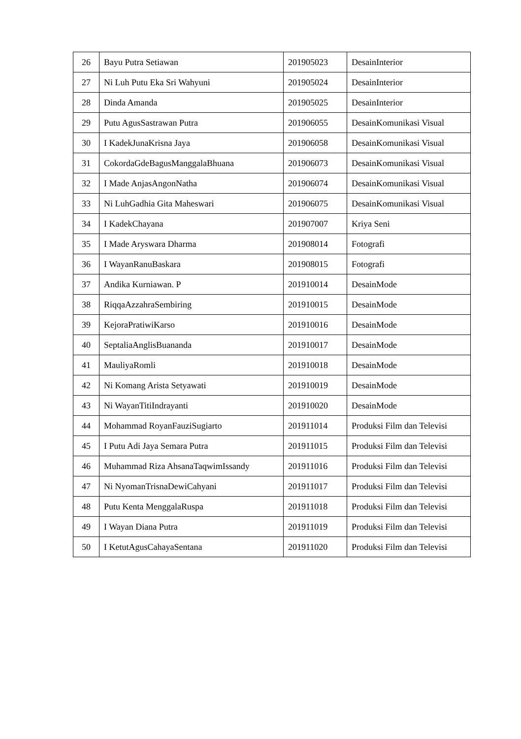| 26 | Bayu Putra Setiawan | 201905023 | DesainInterior |
| 27 | Ni Luh Putu Eka Sri Wahyuni | 201905024 | DesainInterior |
| 28 | Dinda Amanda | 201905025 | DesainInterior |
| 29 | Putu AgusSastrawan Putra | 201906055 | DesainKomunikasi Visual |
| 30 | I KadekJunaKrisna Jaya | 201906058 | DesainKomunikasi Visual |
| 31 | CokordaGdeBagusManggalaBhuana | 201906073 | DesainKomunikasi Visual |
| 32 | I Made AnjasAngonNatha | 201906074 | DesainKomunikasi Visual |
| 33 | Ni LuhGadhia Gita Maheswari | 201906075 | DesainKomunikasi Visual |
| 34 | I KadekChayana | 201907007 | Kriya Seni |
| 35 | I Made Aryswara Dharma | 201908014 | Fotografi |
| 36 | I WayanRanuBaskara | 201908015 | Fotografi |
| 37 | Andika Kurniawan. P | 201910014 | DesainMode |
| 38 | RiqqaAzzahraSembiring | 201910015 | DesainMode |
| 39 | KejoraPratiwiKarso | 201910016 | DesainMode |
| 40 | SeptaliaAnglisBuananda | 201910017 | DesainMode |
| 41 | MauliyaRomli | 201910018 | DesainMode |
| 42 | Ni Komang Arista Setyawati | 201910019 | DesainMode |
| 43 | Ni WayanTitiIndrayanti | 201910020 | DesainMode |
| 44 | Mohammad RoyanFauziSugiarto | 201911014 | Produksi Film dan Televisi |
| 45 | I Putu Adi Jaya Semara Putra | 201911015 | Produksi Film dan Televisi |
| 46 | Muhammad Riza AhsanaTaqwimIssandy | 201911016 | Produksi Film dan Televisi |
| 47 | Ni NyomanTrisnaDewiCahyani | 201911017 | Produksi Film dan Televisi |
| 48 | Putu Kenta MenggalaRuspa | 201911018 | Produksi Film dan Televisi |
| 49 | I Wayan Diana Putra | 201911019 | Produksi Film dan Televisi |
| 50 | I KetutAgusCahayaSentana | 201911020 | Produksi Film dan Televisi |